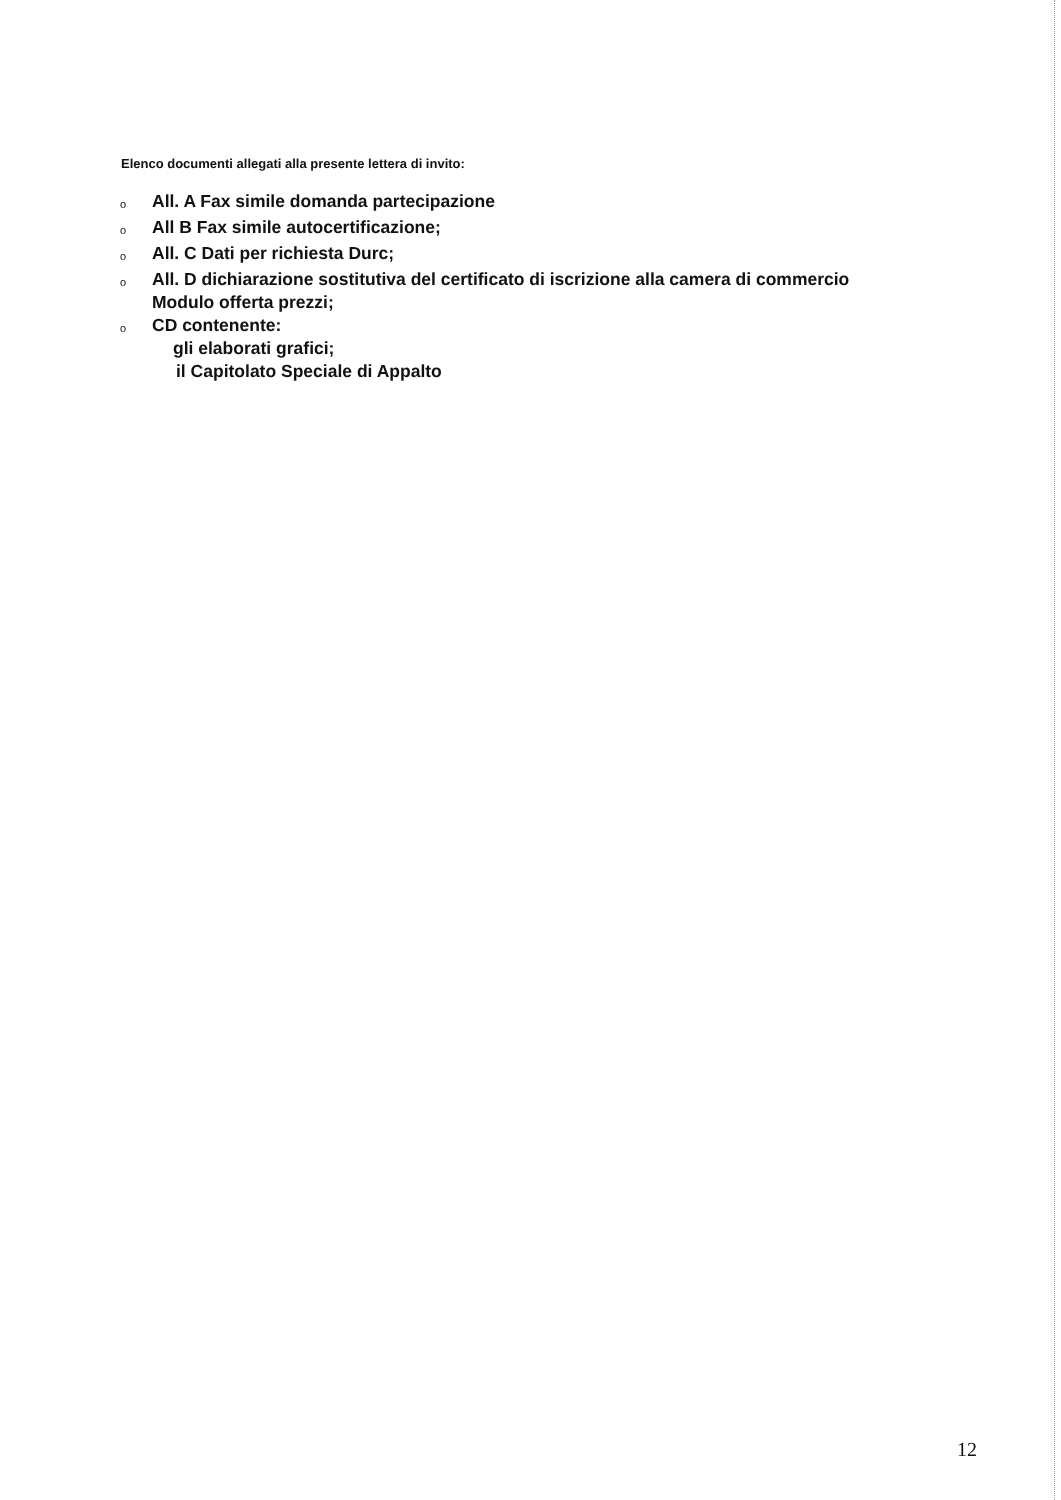Elenco documenti allegati alla presente lettera di invito:
o All. A Fax simile domanda partecipazione
o All B Fax simile autocertificazione;
o All. C Dati per richiesta Durc;
o All. D dichiarazione sostitutiva del certificato di iscrizione alla camera di commercio
Modulo offerta prezzi;
o CD contenente:
gli elaborati grafici;
il Capitolato Speciale di Appalto
12